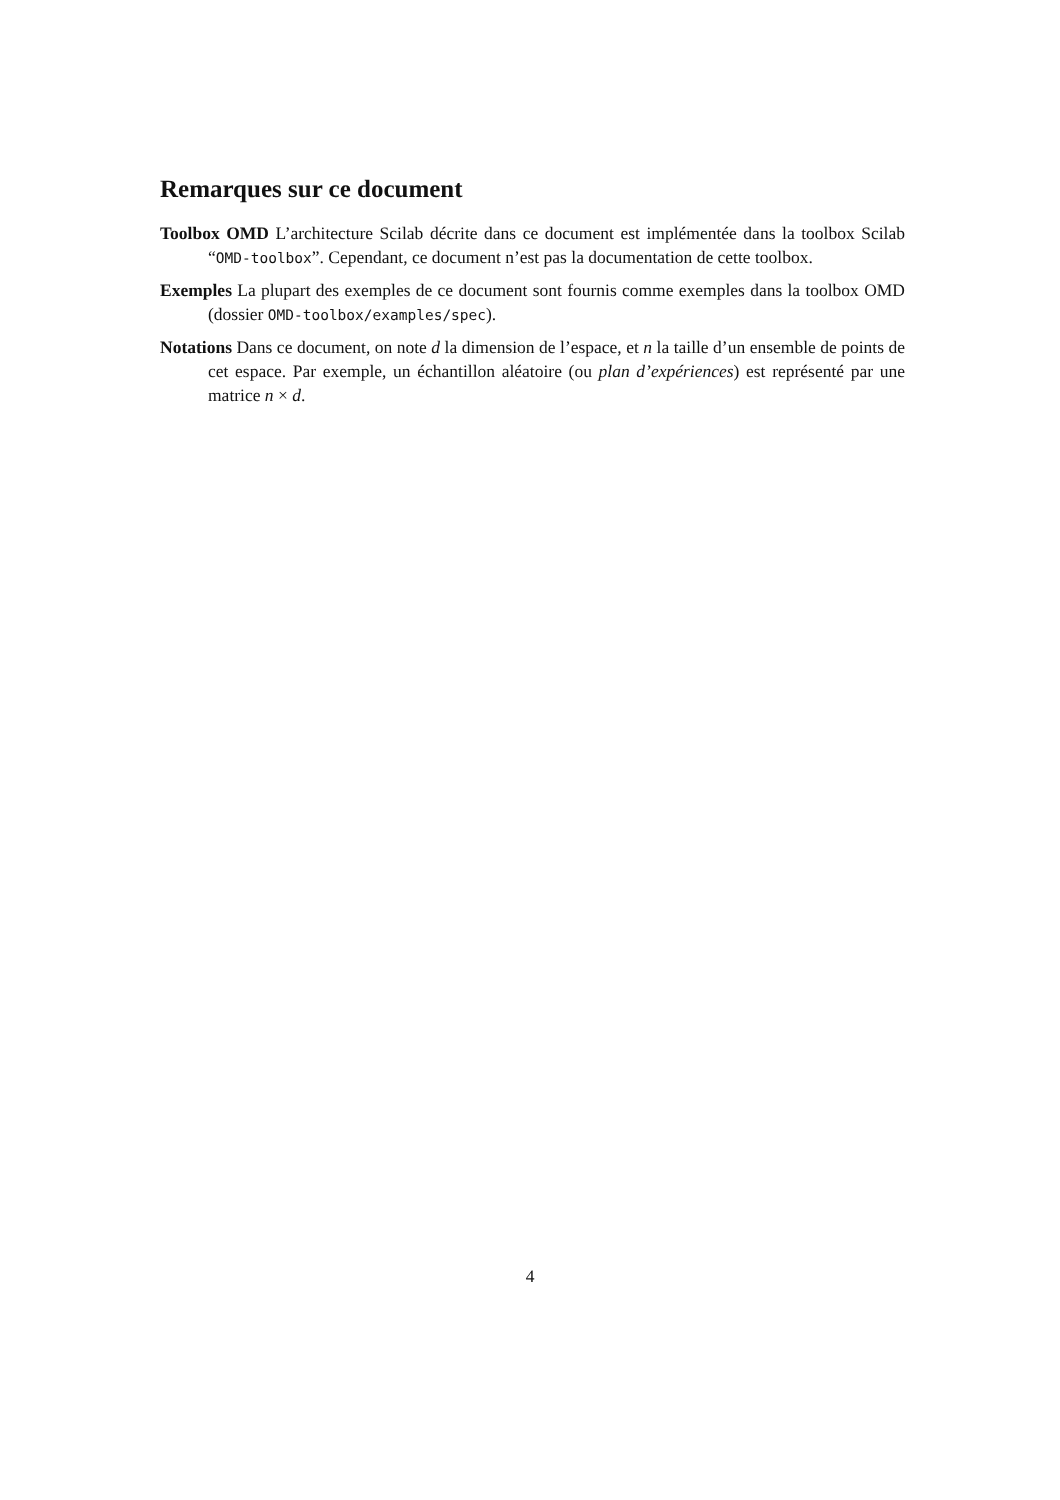Remarques sur ce document
Toolbox OMD L’architecture Scilab décrite dans ce document est implémentée dans la toolbox Scilab “OMD-toolbox”. Cependant, ce document n’est pas la documentation de cette toolbox.
Exemples La plupart des exemples de ce document sont fournis comme exemples dans la toolbox OMD (dossier OMD-toolbox/examples/spec).
Notations Dans ce document, on note d la dimension de l’espace, et n la taille d’un ensemble de points de cet espace. Par exemple, un échantillon aléatoire (ou plan d’expériences) est représenté par une matrice n × d.
4